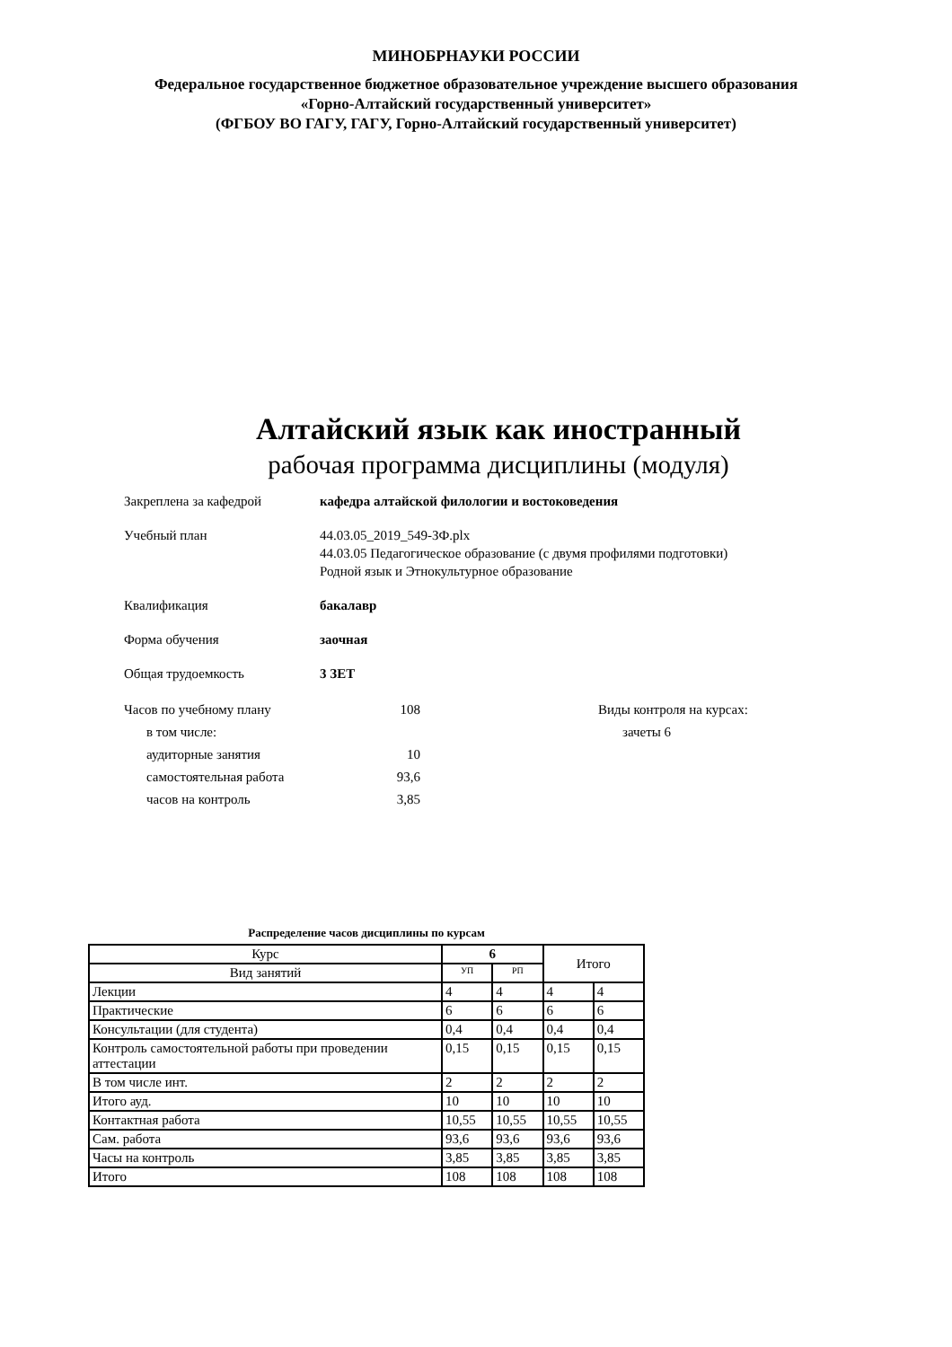МИНОБРНАУКИ РОССИИ
Федеральное государственное бюджетное образовательное учреждение высшего образования
«Горно-Алтайский государственный университет»
(ФГБОУ ВО ГАГУ, ГАГУ, Горно-Алтайский государственный университет)
Алтайский язык как иностранный
рабочая программа дисциплины (модуля)
Закреплена за кафедрой кафедра алтайской филологии и востоковедения
Учебный план 44.03.05_2019_549-ЗФ.plx
44.03.05 Педагогическое образование (с двумя профилями подготовки)
Родной язык и Этнокультурное образование
Квалификация бакалавр
Форма обучения заочная
Общая трудоемкость 3 ЗЕТ
Часов по учебному плану 108
в том числе:
аудиторные занятия 10
самостоятельная работа 93,6
часов на контроль 3,85
Виды контроля на курсах:
зачеты 6
Распределение часов дисциплины по курсам
| Курс | 6 | | Итого | |
| --- | --- | --- | --- | --- |
| Вид занятий | УП | РП | | |
| Лекции | 4 | 4 | 4 | 4 |
| Практические | 6 | 6 | 6 | 6 |
| Консультации (для студента) | 0,4 | 0,4 | 0,4 | 0,4 |
| Контроль самостоятельной работы при проведении аттестации | 0,15 | 0,15 | 0,15 | 0,15 |
| В том числе инт. | 2 | 2 | 2 | 2 |
| Итого ауд. | 10 | 10 | 10 | 10 |
| Контактная работа | 10,55 | 10,55 | 10,55 | 10,55 |
| Сам. работа | 93,6 | 93,6 | 93,6 | 93,6 |
| Часы на контроль | 3,85 | 3,85 | 3,85 | 3,85 |
| Итого | 108 | 108 | 108 | 108 |